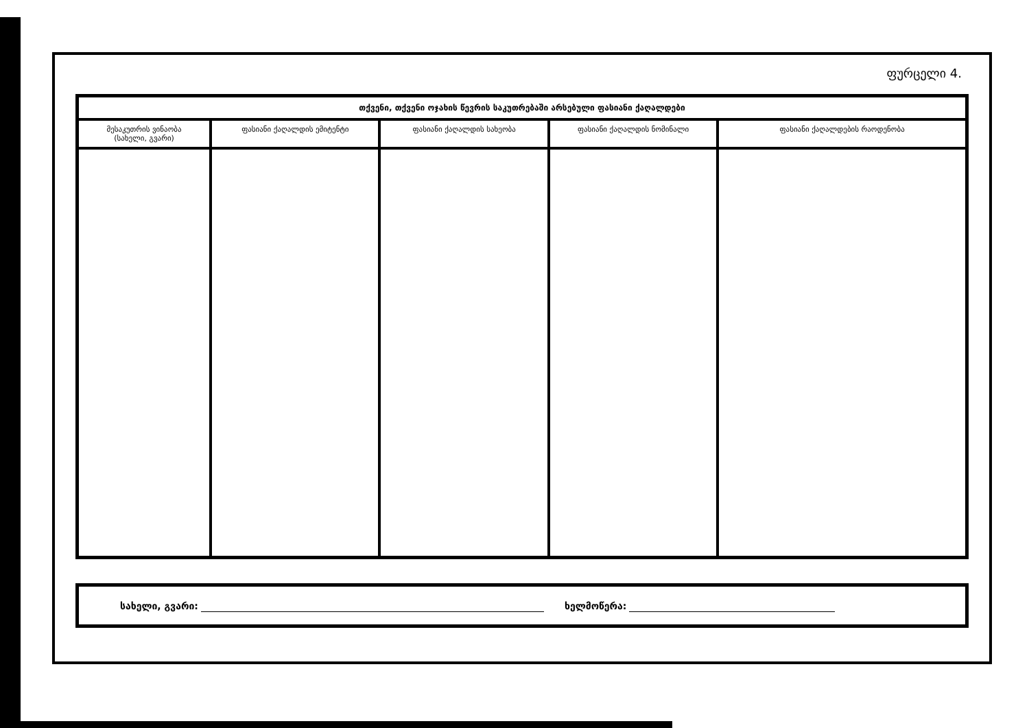ფურცელი 4.
| თქვენი, თქვენი ოჯახის წევრის საკუთრებაში არსებული ფასიანი ქაღალდები | | | | |
| --- | --- | --- | --- | --- |
| მესაკუთრის ვინაობა (სახელი, გვარი) | ფასიანი ქაღალდის ემიტენტი | ფასიანი ქაღალდის სახეობა | ფასიანი ქაღალდის ნომინალი | ფასიანი ქაღალდების რაოდენობა |
სახელი, გვარი: ხელმოწერა: